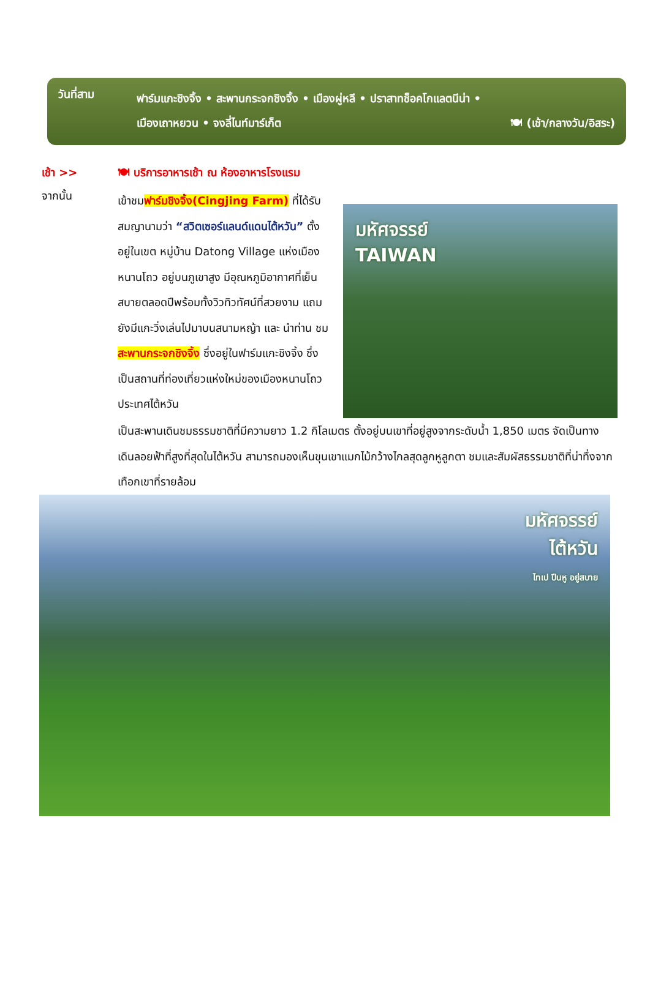วันที่สาม
ฟาร์มแกะชิงจิ้ง • สะพานกระจกชิงจิ้ง • เมืองผู่หลี • ปราสาทช็อคโกแลตนีน่า •
เมืองเถาหยวน • จงลี่ไนท์มาร์เก็ต 🍽 (เช้า/กลางวัน/อิสระ)
เช้า >> 🍽 บริการอาหารเช้า ณ ห้องอาหารโรงแรม
จากนั้น
เข้าชมฟาร์มชิงจิ้ง(Cingjing Farm) ที่ได้รับสมญานามว่า “สวิตเซอร์แลนด์แดนไต้หวัน” ตั้งอยู่ในเขต หมู่บ้าน Datong Village แห่งเมืองหนานโถว อยู่บนภูเขาสูง มีอุณหภูมิอากาศที่เย็น สบายตลอดปีพร้อมทั้งวิวทิวทัศน์ที่สวยงาม แถมยังมีแกะวิ่งเล่นไปมาบนสนามหญ้า และ นำท่าน ชมสะพานกระจกชิงจิ้ง ซึ่งอยู่ในฟาร์มแกะชิงจิ้ง ซึ่งเป็นสถานที่ท่องเที่ยวแห่งใหม่ของเมืองหนานโถว ประเทศไต้หวัน
มหัศจรรย์
TAIWAN
เป็นสะพานเดินชมธรรมชาติที่มีความยาว 1.2 กิโลเมตร ตั้งอยู่บนเขาที่อยู่สูงจากระดับน้ำ 1,850 เมตร จัดเป็นทางเดินลอยฟ้าที่สูงที่สุดในไต้หวัน สามารถมองเห็นขุนเขาแมกไม้กว้างไกลสุดลูกหูลูกตา ชมและสัมผัสธรรมชาติที่น่าทึ่งจากเทือกเขาที่รายล้อม
มหัศจรรย์
ไต้หวัน
ไทเป ปีนหู อยู่สบาย